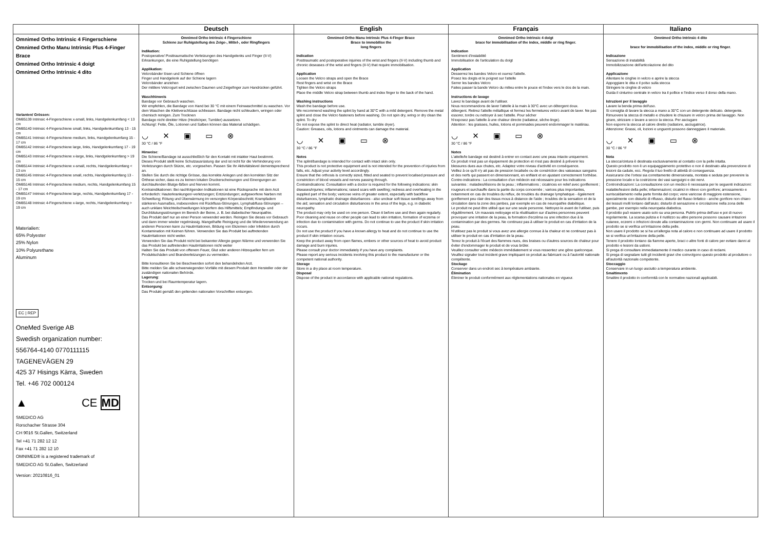| | Deutsch | English | Français | Italiano |
| --- | --- | --- | --- | --- |
| Omnimed Ortho Intrinsic 4 Fingerschiene Omnimed Ortho Manu Intrinsic Plus 4-Finger Brace Omnimed Ortho Intrinsic 4 doigt Omnimed Ortho Intrinsic 4 dito Varianten/ Grössen: OM85139 Intrinsic 4-Fingerschiene x-small, links, Handgelenkumfang < 13 cm OM85140 Intrinsic 4-Fingerschiene small, links, Handgelenkumfang 13 - 15 cm OM85141 Intrinsic 4-Fingerschiene medium, links, Handgelenkumfang 15 - 17 cm OM85142 Intrinsic 4-Fingerschiene large, links, Handgelenkumfang 17 - 19 cm OM85143 Intrinsic 4-Fingerschiene x-large, links, Handgelenkumfang > 19 cm OM85144 Intrinsic 4-Fingerschiene x-small, rechts, Handgelenkumfang < 13 cm OM85145 Intrinsic 4-Fingerschiene small, rechts, Handgelenkumfang 13 - 15 cm OM85146 Intrinsic 4-Fingerschiene medium, rechts, Handgelenkumfang 15 - 17 cm OM85147 Intrinsic 4-Fingerschiene large, rechts, Handgelenkumfang 17 - 19 cm OM85148 Intrinsic 4-Fingerschiene x-large, rechts, Handgelenkumfang > 19 cm Materialien: 65% Polyester 25% Nylon 10% Polyurethane Aluminum EC / REP OneMed Sverige AB Swedish organization number: 556764-4140 0770111115 TAGENEVÄGEN 29 425 37 Hisings Kärra, Sweden Tel. +46 702 000124 ▲ CE MD SMEDICO AG Rorschacher Strasse 304 CH 9016 St.Gallen, Switzerland Tel +41 71 282 12 12 Fax +41 71 282 12 10 OMNIMED® is a registered trademark of SMEDICO AG St.Gallen, Switzerland Version: 20210816_01 | Omnimed Ortho Intrinsic 4 Fingerschiene Schiene zur Ruhigstellung des Zeige-, Mittel-, oder Ringfingers Indikation: Postoperative/ Posttraumatische Verletzungen des Handgelenks und Finger (II-V) Erkrankungen, die eine Ruhigstellung benötigen Applikation: Velcrobänder lösen und Schiene öffnen Finger und Handgelenk auf der Schiene lagern Velcrobänder anziehen Der mittlere Velcrogurt wird zwischen Daumen und Zeigefinger zum Handrücken geführt. Waschhinweis Bandage vor Gebrauch waschen. Wir empfehlen, die Bandage von Hand bei 30 °C mit einem Feinwaschmittel zu waschen. Vor dem Waschen die Klettverschlüsse schliessen. Bandage nicht schleudern, wringen oder chemisch reinigen. Zum Trocknen Bandage nicht direkter Hitze (Heizkörper, Tumbler) aussetzen. Achtung!: Fette, Öle, Lotionen und Salben können das Material schädigen. ◡ ✕ ▣ ▭ ⊗ 30 °C / 86 °F Hinweise : Die Schiene/Bandage ist ausschließlich für den Kontakt mit intakter Haut bestimmt. Dieses Produkt stellt keine Schutzausrüstung dar und ist nicht für die Verhinderung von Verletzungen durch Stürze, etc. vorgesehen. Passen Sie Ihr Aktivitätslevel dementsprechend an. Stellen Sie durch die richtige Grösse, das korrekte Anlegen und den korrekten Sitz der Orthese sicher, dass es zu keinen lokalen Druckerscheinungen und Einengungen an durchlaufenden Blutge-fäßen und Nerven kommt. Kontraindikationen: Bei nachfolgenden Indikationen ist eine Rücksprache mit dem Arzt erforderlich: Hauterkrankungen/-verletzungen; Entzündungen; aufgeworfene Narben mit Schwellung; Rötung und Überwärmung im versorgten Körperabschnitt; Krampfadern stärkeren Ausmaßes, insbesondere mit Rückfluss-Störungen, Lymphabfluss-Störungen – auch unklare Weichteilschwellungen körperfern des Hilfsmittels; Empfindungs- und Durchblutungsstörungen im Bereich der Beine, z. B. bei diabetischer Neuropathie. Das Produkt darf nur an einer Person verwendet werden. Reinigen Sie dieses vor Gebrauch und dann immer wieder regelmässig. Mangelhafte Reinigung und die Wiederverwendung an anderen Personen kann zu Hautirritationen, Bildung von Ekzemen oder Infektion durch Kontamination mit Keimen führen. Verwenden Sie das Produkt bei auftretenden Hautirritationen nicht weiter. Verwenden Sie das Produkt nicht bei bekannter Allergie gegen Wärme und verwenden Sie das Produkt bei auftretenden Hautirritationen nicht weiter Halten Sie das Produkt von offenem Feuer, Glut oder anderen Hitzequellen fern um Produktschäden und Brandverletzungen zu vermeiden. Bitte konsultieren Sie bei Beschwerden sofort den behandelnden Arzt. Bitte melden Sie alle schwerwiegenden Vorfälle mit diesem Produkt dem Hersteller oder der zuständigen nationalen Behörde. Lagerung : Trocken und bei Raumtemperatur lagern. Entsorgung : Das Produkt gemäß den geltenden nationalen Vorschriften entsorgen. | Omnimed Ortho Manu Intrinsic Plus 4-Finger Brace Brace to immobilise the long fingers Indication Posttraumatic and postoperative injuiries of the wrist and fingers (II-V) including thumb and chronic deseases of the wrist and fingers (II-V) that require immobilisation. Application Loosen the Velcro straps and open the Brace Rest fingers and wrist on the Brace Tighten the Velcro straps Place the middle Velcro strap between thumb and index finger to the back of the hand. Washing instructions Wash the bandage before use. We recommend washing the splint by hand at 30°C with a mild detergent. Remove the metal splint and close the Velcro fasteners before washing. Do not spin dry, wring or dry clean the splint. To dry Do not expose the splint to direct heat (radiator, tumble dryer). Caution: Greases, oils, lotions and ointments can damage the material. ◡ ✕ ▣ ▭ ⊗ 30 °C / 86 °F Notes The splint/bandage is intended for contact with intact skin only. This product is not protective equipment and is not intended for the prevention of injuries from falls, etc. Adjust your activity level accordingly. Ensure that the orthosis is correctly sized, fitted and seated to prevent localised pressure and constriction of blood vessels and nerves passing through. Contraindications: Consultation with a doctor is required for the following indications: skin diseases/injuries; inflammations; raised scars with swelling; redness and overheating in the supplied part of the body; varicose veins of greater extent, especially with backflow disturbances, lymphatic drainage disturbances - also unclear soft tissue swellings away from the aid; sensation and circulation disturbances in the area of the legs, e.g. in diabetic neuropathy. The product may only be used on one person. Clean it before use and then again regularly. Poor cleaning and reuse on other people can lead to skin irritation, formation of eczema or infection due to contamination with germs. Do not continue to use the product if skin irritation occurs. Do not use the product if you have a known allergy to heat and do not continue to use the product if skin irritation occurs. Keep the product away from open flames, embers or other sources of heat to avoid product damage and burn injuries. Please consult your doctor immediately if you have any complaints. Please report any serious incidents involving this product to the manufacturer or the competent national authority. Storage Store in a dry place at room temperature. Disposal Dispose of the product in accordance with applicable national regulations. | Omnimed Ortho Intrinsic 4 doigt brace for immobilisation of the index, middle or ring finger. Indication Sentiment d'instabilité Immobilisation de l'articulation du doigt Application Desserrez les bandes Velcro et ouvrez l'attelle. Posez les doigts et le poignet sur l'attelle Serrer les bandes Velcro Faites passer la bande Velcro du milieu entre le pouce et l'index vers le dos de la main. Instructions de lavage Lavez le bandage avant de l'utiliser. Nous recommandons de laver l'attelle à la main à 30°C avec un détergent doux. détergent. Retirez l'attelle métallique et fermez les fermetures velcro avant de laver. Ne pas essorer, tordre ou nettoyer à sec l'attelle. Pour sécher N'exposez pas l'attelle à une chaleur directe (radiateur, sèche-linge). Attention : les graisses, huiles, lotions et pommades peuvent endommager le matériau. ◡ ✕ ▣ ▭ ⊗ 30 °C / 86 °F Notes L'attelle/le bandage est destiné à entrer en contact avec une peau intacte uniquement. Ce produit n'est pas un équipement de protection et n'est pas destiné à prévenir les blessures dues aux chutes, etc. Adaptez votre niveau d'activité en conséquence. Veillez à ce qu'il n'y ait pas de pression localisée ou de constriction des vaisseaux sanguins et des nerfs qui passent en dimensionnant, en enfilant et en ajustant correctement l'orthèse. Contre-indications : La consultation d'un médecin est nécessaire pour les indications suivantes : maladies/lésions de la peau ; inflammations ; cicatrices en relief avec gonflement ; rougeurs et surchauffe dans la partie du corps concernée ; varices plus importantes, notamment en cas de troubles du reflux, de troubles du drainage lymphatique - également gonflement peu clair des tissus mous à distance de l'aide ; troubles de la sensation et de la circulation dans la zone des jambes, par exemple en cas de neuropathie diabétique. Le produit ne peut être utilisé que sur une seule personne. Nettoyez-le avant de l'utiliser, puis régulièrement. Un mauvais nettoyage et la réutilisation sur d'autres personnes peuvent provoquer une irritation de la peau, la formation d'eczéma ou une infection due à la contamination par des germes. Ne continuez pas à utiliser le produit en cas d'irritation de la peau. N'utilisez pas le produit si vous avez une allergie connue à la chaleur et ne continuez pas à utiliser le produit en cas d'irritation de la peau. Tenez le produit à l'écart des flammes nues, des braises ou d'autres sources de chaleur pour éviter d'endommager le produit et de vous brûler. Veuillez consulter votre médecin immédiatement si vous ressentez une gêne quelconque. Veuillez signaler tout incident grave impliquant ce produit au fabricant ou à l'autorité nationale compétente. Stockage Conserver dans un endroit sec à température ambiante. Élimination Éliminer le produit conformément aux réglementations nationales en vigueur. | Omnimed Ortho Intrinsic 4 dito brace for immobilisation of the index, middle or ring finger. Indicazione Sensazione di instabilità Immobilizzazione dell'articolazione del dito Applicazione Allentare le cinghie in velcro e aprire la stecca Appoggiare le dita e il polso sulla stecca Stringere le cinghie di velcro Guida il cinturino centrale in velcro tra il pollice e l'indice verso il dorso della mano. Istruzioni per il lavaggio Lavare la benda prima dell'uso. Si consiglia di lavare la stecca a mano a 30°C con un detergente delicato. detergente. Rimuovere la stecca di metallo e chiudere le chiusure in velcro prima del lavaggio. Non girare, strizzare o lavare a secco la stecca. Per asciugare Non esporre la stecca al calore diretto (radiatore, asciugatrice). Attenzione: Grassi, oli, lozioni e unguenti possono danneggiare il materiale. ◡ ✕ ▣ ▭ ⊗ 30 °C / 86 °F Nota La stecca/cintura è destinata esclusivamente al contatto con la pelle intatta. Questo prodotto non è un equipaggiamento protettivo e non è destinato alla prevenzione di lesioni da cadute, ecc. Regola il tuo livello di attività di conseguenza. Assicurarsi che l'ortesi sia correttamente dimensionata, montata e seduta per prevenire la pressione locale e la costrizione dei vasi sanguigni e dei nervi. Controindicazioni: La consultazione con un medico è necessaria per le seguenti indicazioni: malattie/lesioni della pelle; infiammazioni; cicatrici in rilievo con gonfiore; arrossamento e surriscaldamento nella parte fornita del corpo; vene varicose di maggiore estensione, specialmente con disturbi di riflusso, disturbi del flusso linfatico - anche gonfiore non chiaro dei tessuti molli lontano dall'aiuto; disturbi di sensazione e circolazione nella zona delle gambe, per esempio nella neuropatia diabetica. Il prodotto può essere usato solo su una persona. Pulirlo prima dell'uso e poi di nuovo regolarmente. La scarsa pulizia e il riutilizzo su altre persone possono causare irritazioni cutanee, eczemi o infezioni dovute alla contaminazione con germi. Non continuare ad usare il prodotto se si verifica un'irritazione della pelle. Non usare il prodotto se si ha un'allergia nota al calore e non continuare ad usare il prodotto se si verifica un'irritazione della pelle. Tenere il prodotto lontano da fiamme aperte, braci o altre fonti di calore per evitare danni al prodotto e lesioni da ustioni. Si prega di consultare immediatamente il medico curante in caso di reclami. Si prega di segnalare tutti gli incidenti gravi che coinvolgono questo prodotto al produttore o all'autorità nazionale competente. Stoccaggio Conservare in un luogo asciutto a temperatura ambiente. Smaltimento Smaltire il prodotto in conformità con le normative nazionali applicabili. |